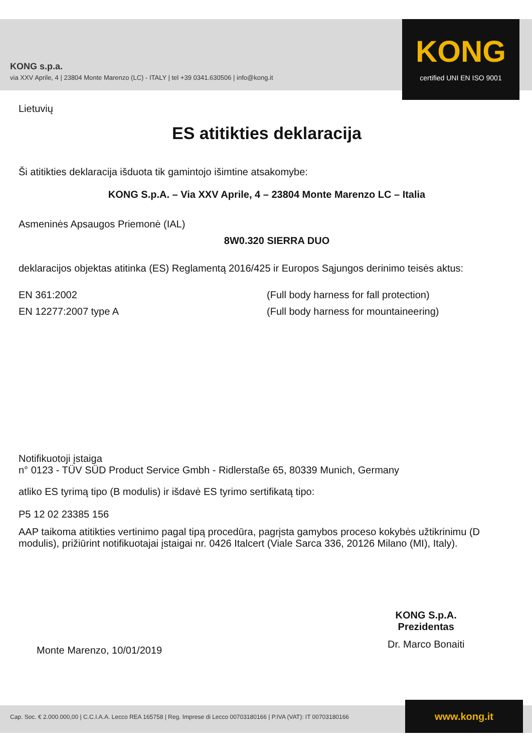KONG s.p.a.
via XXV Aprile, 4 | 23804 Monte Marenzo (LC) - ITALY | tel +39 0341.630506 | info@kong.it
KONG
certified UNI EN ISO 9001
Lietuvių
ES atitikties deklaracija
Ši atitikties deklaracija išduota tik gamintojo išimtine atsakomybe:
KONG S.p.A. – Via XXV Aprile, 4 – 23804 Monte Marenzo LC – Italia
Asmeninės Apsaugos Priemonė (IAL)
8W0.320 SIERRA DUO
deklaracijos objektas atitinka (ES) Reglamentą 2016/425 ir Europos Sąjungos derinimo teisės aktus:
EN 361:2002 (Full body harness for fall protection)
EN 12277:2007 type A (Full body harness for mountaineering)
Notifikuotoji įstaiga
n° 0123 - TÜV SÜD Product Service Gmbh - Ridlerstaße 65, 80339 Munich, Germany
atliko ES tyrimą tipo (B modulis) ir išdavė ES tyrimo sertifikatą tipo:
P5 12 02 23385 156
AAP taikoma atitikties vertinimo pagal tipą procedūra, pagrįsta gamybos proceso kokybės užtikrinimu (D modulis), prižiūrint notifikuotajai įstaigai nr. 0426 Italcert (Viale Sarca 336, 20126 Milano (MI), Italy).
Monte Marenzo, 10/01/2019
KONG S.p.A.
Prezidentas
Dr. Marco Bonaiti
Cap. Soc. € 2.000.000,00 | C.C.I.A.A. Lecco REA 165758 | Reg. Imprese di Lecco 00703180166 | P.IVA (VAT): IT 00703180166 www.kong.it